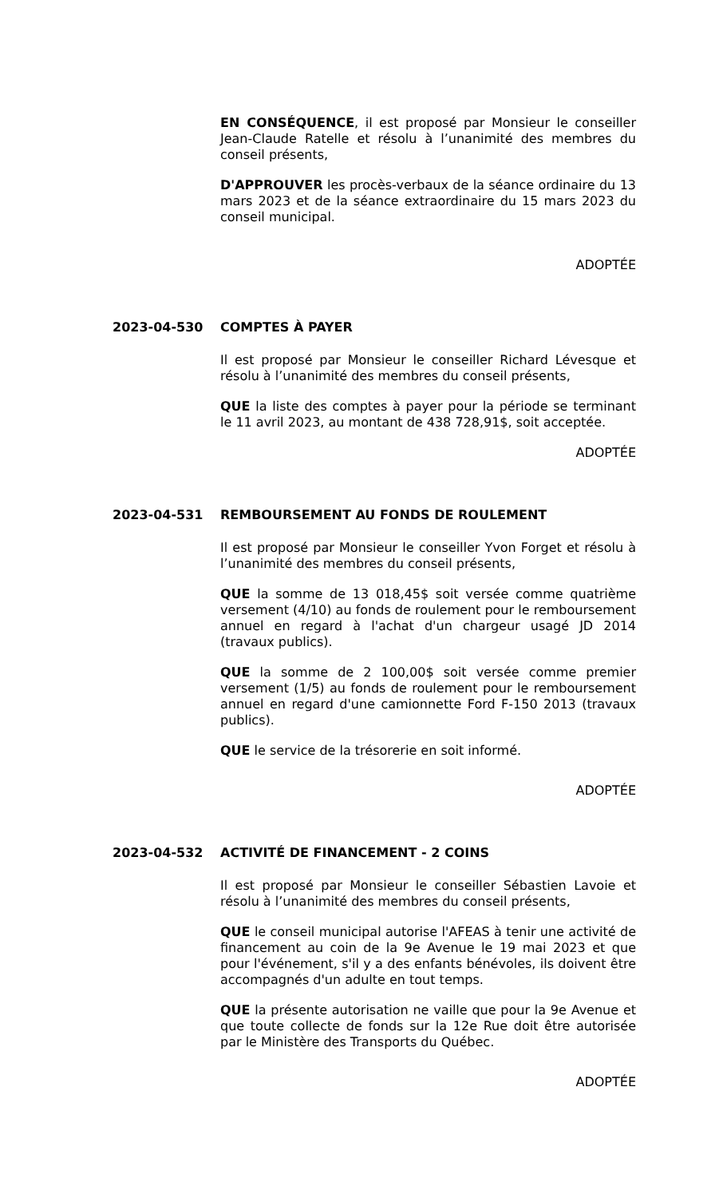EN CONSÉQUENCE, il est proposé par Monsieur le conseiller Jean-Claude Ratelle et résolu à l’unanimité des membres du conseil présents,
D'APPROUVER les procès-verbaux de la séance ordinaire du 13 mars 2023 et de la séance extraordinaire du 15 mars 2023 du conseil municipal.
ADOPTÉE
2023-04-530 COMPTES À PAYER
Il est proposé par Monsieur le conseiller Richard Lévesque et résolu à l’unanimité des membres du conseil présents,
QUE la liste des comptes à payer pour la période se terminant le 11 avril 2023, au montant de 438 728,91$, soit acceptée.
ADOPTÉE
2023-04-531 REMBOURSEMENT AU FONDS DE ROULEMENT
Il est proposé par Monsieur le conseiller Yvon Forget et résolu à l’unanimité des membres du conseil présents,
QUE la somme de 13 018,45$ soit versée comme quatrième versement (4/10) au fonds de roulement pour le remboursement annuel en regard à l'achat d'un chargeur usagé JD 2014 (travaux publics).
QUE la somme de 2 100,00$ soit versée comme premier versement (1/5) au fonds de roulement pour le remboursement annuel en regard d'une camionnette Ford F-150 2013 (travaux publics).
QUE le service de la trésorerie en soit informé.
ADOPTÉE
2023-04-532 ACTIVITÉ DE FINANCEMENT - 2 COINS
Il est proposé par Monsieur le conseiller Sébastien Lavoie et résolu à l’unanimité des membres du conseil présents,
QUE le conseil municipal autorise l'AFEAS à tenir une activité de financement au coin de la 9e Avenue le 19 mai 2023 et que pour l'événement, s'il y a des enfants bénévoles, ils doivent être accompagnés d'un adulte en tout temps.
QUE la présente autorisation ne vaille que pour la 9e Avenue et que toute collecte de fonds sur la 12e Rue doit être autorisée par le Ministère des Transports du Québec.
ADOPTÉE